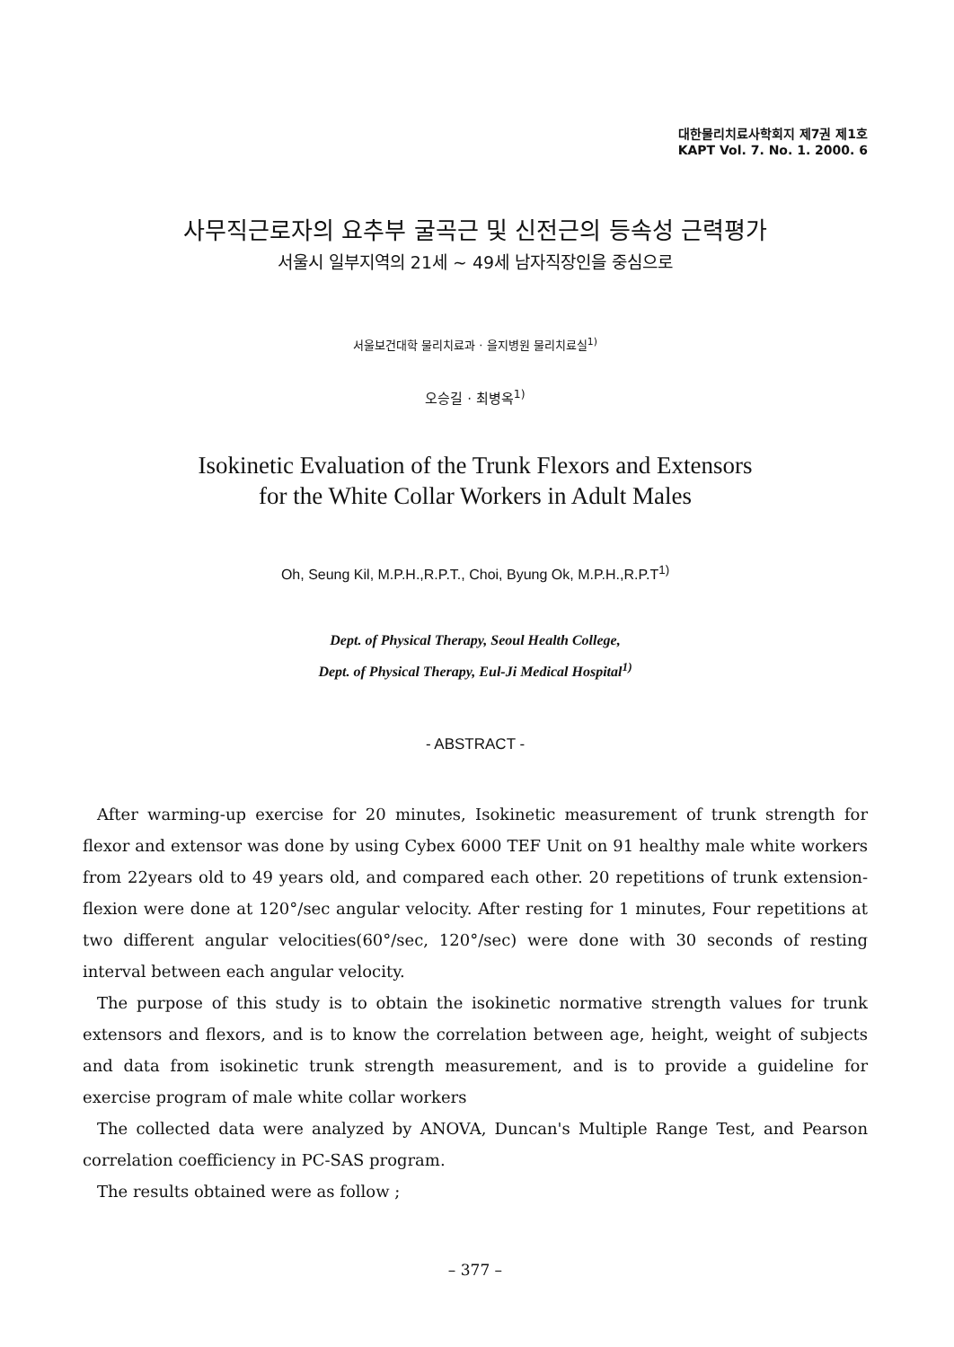대한물리치료사학회지 제7권 제1호
KAPT Vol. 7. No. 1. 2000. 6
사무직근로자의 요추부 굴곡근 및 신전근의 등속성 근력평가
서울시 일부지역의 21세 ~ 49세 남자직장인을 중심으로
서울보건대학 물리치료과 · 을지병원 물리치료실<sup>1)</sup>
오승길 · 최병옥<sup>1)</sup>
Isokinetic Evaluation of the Trunk Flexors and Extensors
for the White Collar Workers in Adult Males
Oh, Seung Kil, M.P.H.,R.P.T., Choi, Byung Ok, M.P.H.,R.P.T<sup>1)</sup>
Dept. of Physical Therapy, Seoul Health College,
Dept. of Physical Therapy, Eul-Ji Medical Hospital<sup>1)</sup>
- ABSTRACT -
After warming-up exercise for 20 minutes, Isokinetic measurement of trunk strength for flexor and extensor was done by using Cybex 6000 TEF Unit on 91 healthy male white workers from 22years old to 49 years old, and compared each other. 20 repetitions of trunk extension-flexion were done at 120°/sec angular velocity. After resting for 1 minutes, Four repetitions at two different angular velocities(60°/sec, 120°/sec) were done with 30 seconds of resting interval between each angular velocity.
The purpose of this study is to obtain the isokinetic normative strength values for trunk extensors and flexors, and is to know the correlation between age, height, weight of subjects and data from isokinetic trunk strength measurement, and is to provide a guideline for exercise program of male white collar workers
The collected data were analyzed by ANOVA, Duncan's Multiple Range Test, and Pearson correlation coefficiency in PC-SAS program.
The results obtained were as follow ;
– 377 –